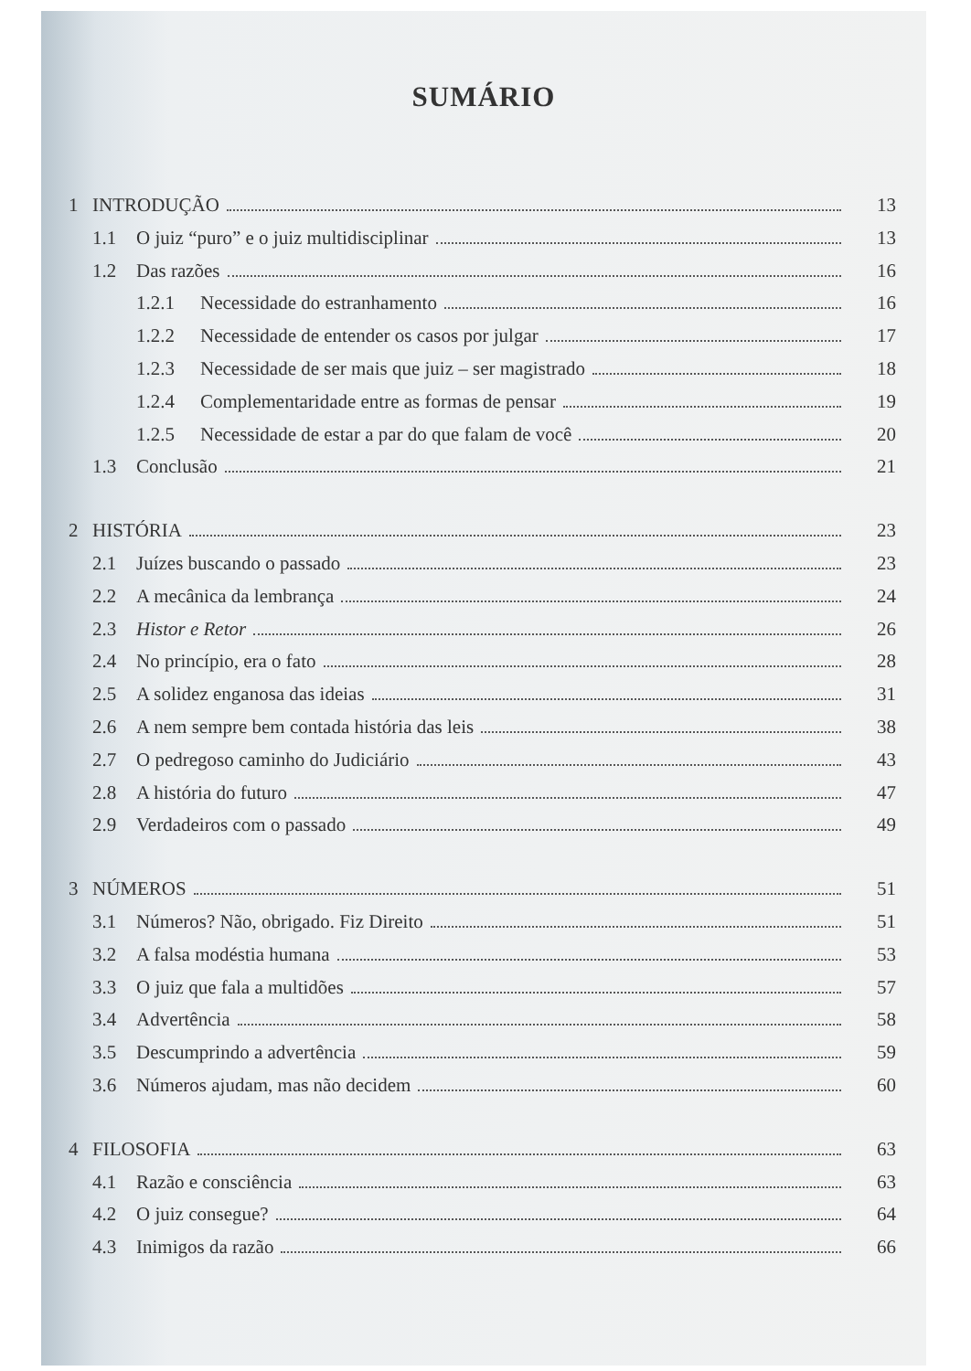SUMÁRIO
1 INTRODUÇÃO 13
1.1 O juiz “puro” e o juiz multidisciplinar 13
1.2 Das razões 16
1.2.1 Necessidade do estranhamento 16
1.2.2 Necessidade de entender os casos por julgar 17
1.2.3 Necessidade de ser mais que juiz – ser magistrado 18
1.2.4 Complementaridade entre as formas de pensar 19
1.2.5 Necessidade de estar a par do que falam de você 20
1.3 Conclusão 21
2 HISTÓRIA 23
2.1 Juízes buscando o passado 23
2.2 A mecânica da lembrança 24
2.3 Histor e Retor 26
2.4 No princípio, era o fato 28
2.5 A solidez enganosa das ideias 31
2.6 A nem sempre bem contada história das leis 38
2.7 O pedregoso caminho do Judiciário 43
2.8 A história do futuro 47
2.9 Verdadeiros com o passado 49
3 NÚMEROS 51
3.1 Números? Não, obrigado. Fiz Direito 51
3.2 A falsa modéstia humana 53
3.3 O juiz que fala a multidões 57
3.4 Advertência 58
3.5 Descumprindo a advertência 59
3.6 Números ajudam, mas não decidem 60
4 FILOSOFIA 63
4.1 Razão e consciência 63
4.2 O juiz consegue? 64
4.3 Inimigos da razão 66